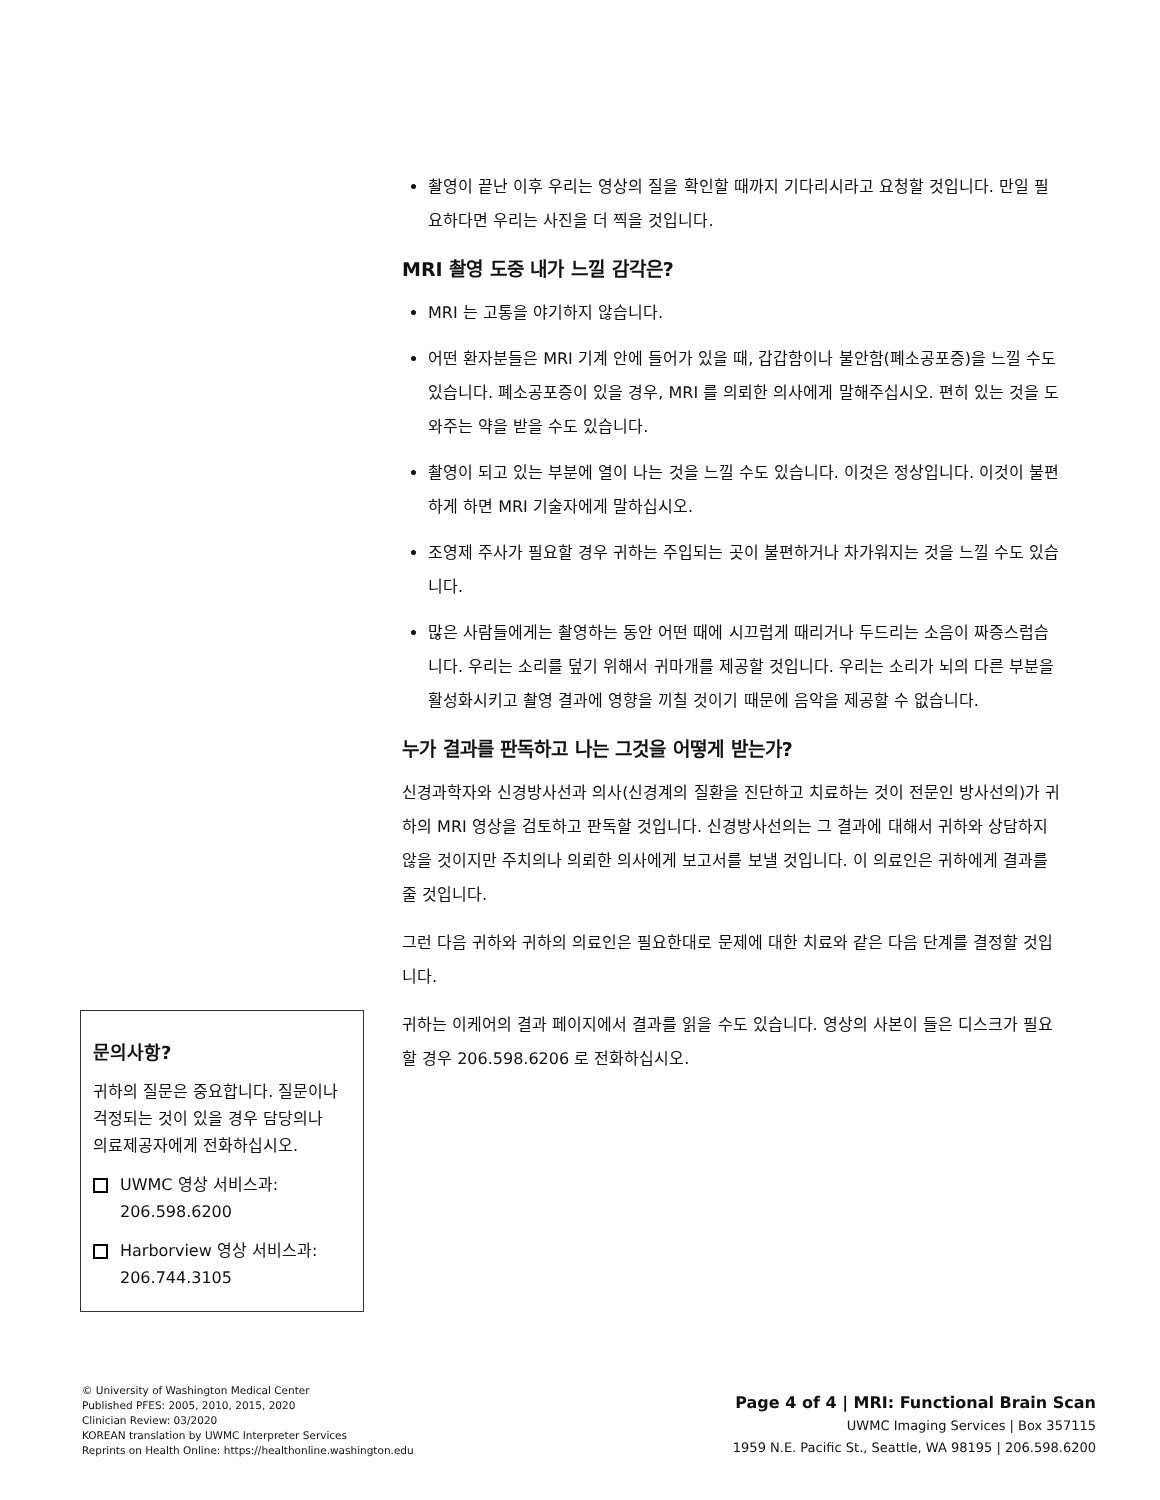촬영이 끝난 이후 우리는 영상의 질을 확인할 때까지 기다리시라고 요청할 것입니다. 만일 필요하다면 우리는 사진을 더 찍을 것입니다.
MRI 촬영 도중 내가 느낄 감각은?
MRI 는 고통을 야기하지 않습니다.
어떤 환자분들은 MRI 기계 안에 들어가 있을 때, 갑갑함이나 불안함(폐소공포증)을 느낄 수도 있습니다. 폐소공포증이 있을 경우, MRI 를 의뢰한 의사에게 말해주십시오. 편히 있는 것을 도와주는 약을 받을 수도 있습니다.
촬영이 되고 있는 부분에 열이 나는 것을 느낄 수도 있습니다. 이것은 정상입니다. 이것이 불편하게 하면 MRI 기술자에게 말하십시오.
조영제 주사가 필요할 경우 귀하는 주입되는 곳이 불편하거나 차가워지는 것을 느낄 수도 있습니다.
많은 사람들에게는 촬영하는 동안 어떤 때에 시끄럽게 때리거나 두드리는 소음이 짜증스럽습니다. 우리는 소리를 덮기 위해서 귀마개를 제공할 것입니다. 우리는 소리가 뇌의 다른 부분을 활성화시키고 촬영 결과에 영향을 끼칠 것이기 때문에 음악을 제공할 수 없습니다.
누가 결과를 판독하고 나는 그것을 어떻게 받는가?
신경과학자와 신경방사선과 의사(신경계의 질환을 진단하고 치료하는 것이 전문인 방사선의)가 귀하의 MRI 영상을 검토하고 판독할 것입니다. 신경방사선의는 그 결과에 대해서 귀하와 상담하지 않을 것이지만 주치의나 의뢰한 의사에게 보고서를 보낼 것입니다. 이 의료인은 귀하에게 결과를 줄 것입니다.
그런 다음 귀하와 귀하의 의료인은 필요한대로 문제에 대한 치료와 같은 다음 단계를 결정할 것입니다.
귀하는 이케어의 결과 페이지에서 결과를 읽을 수도 있습니다. 영상의 사본이 들은 디스크가 필요할 경우 206.598.6206 로 전화하십시오.
문의사항?
귀하의 질문은 중요합니다. 질문이나 걱정되는 것이 있을 경우 담당의나 의료제공자에게 전화하십시오.
UWMC 영상 서비스과:
206.598.6200
Harborview 영상 서비스과:
206.744.3105
© University of Washington Medical Center
Published PFES: 2005, 2010, 2015, 2020
Clinician Review: 03/2020
KOREAN translation by UWMC Interpreter Services
Reprints on Health Online: https://healthonline.washington.edu
Page 4 of 4 | MRI: Functional Brain Scan
UWMC Imaging Services | Box 357115
1959 N.E. Pacific St., Seattle, WA 98195 | 206.598.6200